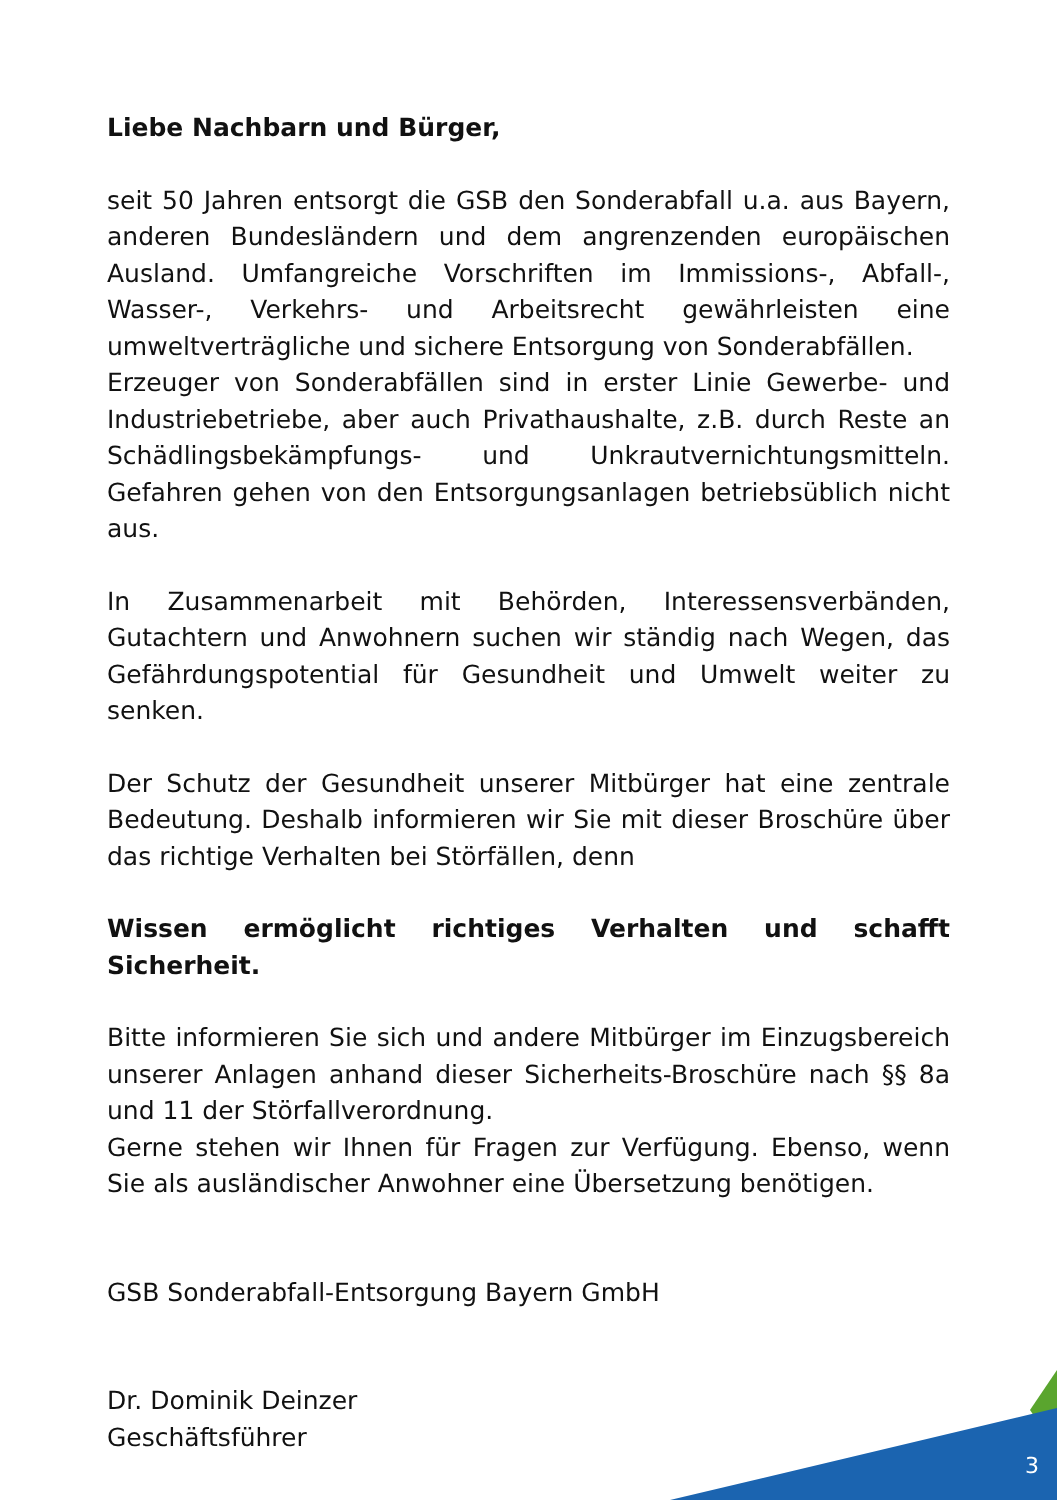Liebe Nachbarn und Bürger,
seit 50 Jahren entsorgt die GSB den Sonderabfall u.a. aus Bayern, anderen Bundesländern und dem angrenzenden europäischen Ausland. Umfangreiche Vorschriften im Immissions-, Abfall-, Wasser-, Verkehrs- und Arbeitsrecht gewährleisten eine umweltverträgliche und sichere Entsorgung von Sonderabfällen.
Erzeuger von Sonderabfällen sind in erster Linie Gewerbe- und Industriebetriebe, aber auch Privathaushalte, z.B. durch Reste an Schädlingsbekämpfungs- und Unkrautvernichtungsmitteln. Gefahren gehen von den Entsorgungsanlagen betriebsüblich nicht aus.
In Zusammenarbeit mit Behörden, Interessensverbänden, Gutachtern und Anwohnern suchen wir ständig nach Wegen, das Gefährdungspotential für Gesundheit und Umwelt weiter zu senken.
Der Schutz der Gesundheit unserer Mitbürger hat eine zentrale Bedeutung. Deshalb informieren wir Sie mit dieser Broschüre über das richtige Verhalten bei Störfällen, denn
Wissen ermöglicht richtiges Verhalten und schafft Sicherheit.
Bitte informieren Sie sich und andere Mitbürger im Einzugsbereich unserer Anlagen anhand dieser Sicherheits-Broschüre nach §§ 8a und 11 der Störfallverordnung.
Gerne stehen wir Ihnen für Fragen zur Verfügung. Ebenso, wenn Sie als ausländischer Anwohner eine Übersetzung benötigen.
GSB Sonderabfall-Entsorgung Bayern GmbH
Dr. Dominik Deinzer
Geschäftsführer
3